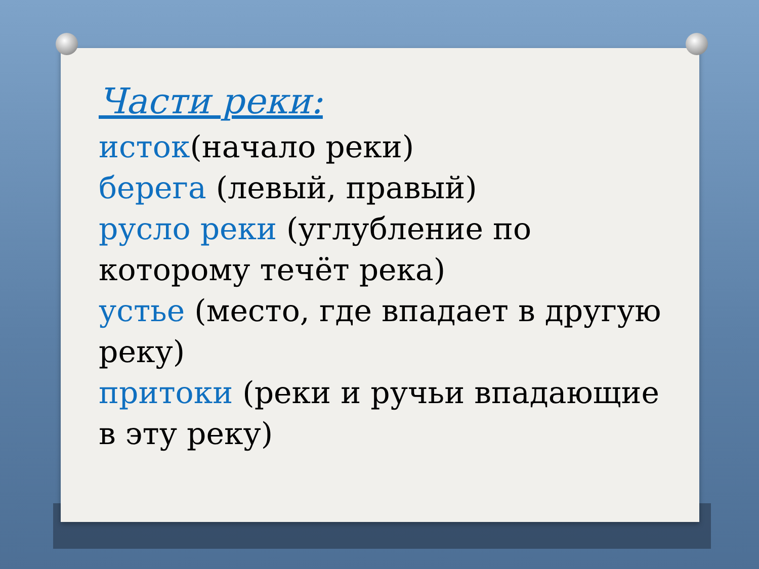Части реки:
исток(начало реки)
берега (левый, правый)
русло реки (углубление по которому течёт река)
устье (место, где впадает в другую реку)
притоки (реки и ручьи впадающие в эту реку)